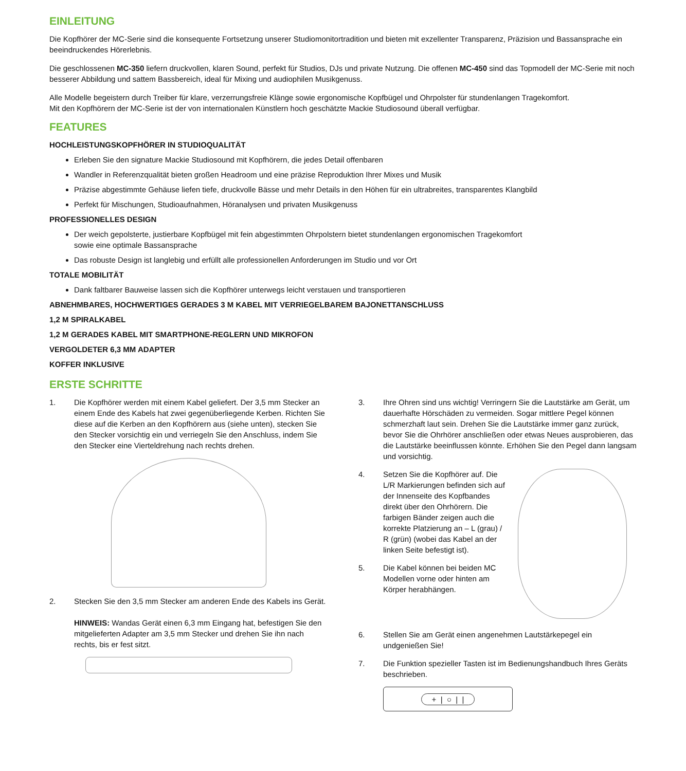EINLEITUNG
Die Kopfhörer der MC-Serie sind die konsequente Fortsetzung unserer Studiomonitortradition und bieten mit exzellenter Transparenz, Präzision und Bassansprache ein beeindruckendes Hörerlebnis.
Die geschlossenen MC-350 liefern druckvollen, klaren Sound, perfekt für Studios, DJs und private Nutzung. Die offenen MC-450 sind das Topmodell der MC-Serie mit noch besserer Abbildung und sattem Bassbereich, ideal für Mixing und audiophilen Musikgenuss.
Alle Modelle begeistern durch Treiber für klare, verzerrungsfreie Klänge sowie ergonomische Kopfbügel und Ohrpolster für stundenlangen Tragekomfort.
Mit den Kopfhörern der MC-Serie ist der von internationalen Künstlern hoch geschätzte Mackie Studiosound überall verfügbar.
FEATURES
HOCHLEISTUNGSKOPFHÖRER IN STUDIOQUALITÄT
Erleben Sie den signature Mackie Studiosound mit Kopfhörern, die jedes Detail offenbaren
Wandler in Referenzqualität bieten großen Headroom und eine präzise Reproduktion Ihrer Mixes und Musik
Präzise abgestimmte Gehäuse liefen tiefe, druckvolle Bässe und mehr Details in den Höhen für ein ultrabreites, transparentes Klangbild
Perfekt für Mischungen, Studioaufnahmen, Höranalysen und privaten Musikgenuss
PROFESSIONELLES DESIGN
Der weich gepolsterte, justierbare Kopfbügel mit fein abgestimmten Ohrpolstern bietet stundenlangen ergonomischen Tragekomfort
sowie eine optimale Bassansprache
Das robuste Design ist langlebig und erfüllt alle professionellen Anforderungen im Studio und vor Ort
TOTALE MOBILITÄT
Dank faltbarer Bauweise lassen sich die Kopfhörer unterwegs leicht verstauen und transportieren
ABNEHMBARES, HOCHWERTIGES GERADES 3 M KABEL MIT VERRIEGELBAREM BAJONETTANSCHLUSS
1,2 M SPIRALKABEL
1,2 M GERADES KABEL MIT SMARTPHONE-REGLERN UND MIKROFON
VERGOLDETER 6,3 MM ADAPTER
KOFFER INKLUSIVE
ERSTE SCHRITTE
1. Die Kopfhörer werden mit einem Kabel geliefert. Der 3,5 mm Stecker an einem Ende des Kabels hat zwei gegenüberliegende Kerben. Richten Sie diese auf die Kerben an den Kopfhörern aus (siehe unten), stecken Sie den Stecker vorsichtig ein und verriegeln Sie den Anschluss, indem Sie den Stecker eine Vierteldrehung nach rechts drehen.
2. Stecken Sie den 3,5 mm Stecker am anderen Ende des Kabels ins Gerät.
HINWEIS: Wandas Gerät einen 6,3 mm Eingang hat, befestigen Sie den mitgelieferten Adapter am 3,5 mm Stecker und drehen Sie ihn nach rechts, bis er fest sitzt.
3. Ihre Ohren sind uns wichtig! Verringern Sie die Lautstärke am Gerät, um dauerhafte Hörschäden zu vermeiden. Sogar mittlere Pegel können schmerzhaft laut sein. Drehen Sie die Lautstärke immer ganz zurück, bevor Sie die Ohrhörer anschließen oder etwas Neues ausprobieren, das die Lautstärke beeinflussen könnte. Erhöhen Sie den Pegel dann langsam und vorsichtig.
4. Setzen Sie die Kopfhörer auf. Die L/R Markierungen befinden sich auf der Innenseite des Kopfbandes direkt über den Ohrhörern. Die farbigen Bänder zeigen auch die korrekte Platzierung an – L (grau) / R (grün) (wobei das Kabel an der linken Seite befestigt ist).
5. Die Kabel können bei beiden MC Modellen vorne oder hinten am Körper herabhängen.
6. Stellen Sie am Gerät einen angenehmen Lautstärkepegel ein undgenießen Sie!
7. Die Funktion spezieller Tasten ist im Bedienungshandbuch Ihres Geräts beschrieben.
+ | ○ | |